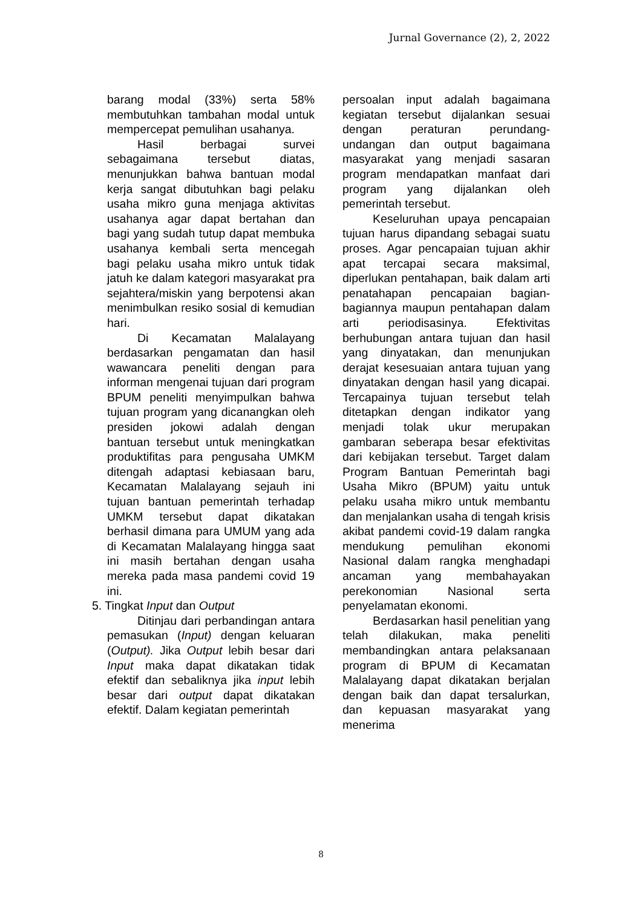Jurnal Governance (2), 2, 2022
barang modal (33%) serta 58% membutuhkan tambahan modal untuk mempercepat pemulihan usahanya.
Hasil berbagai survei sebagaimana tersebut diatas, menunjukkan bahwa bantuan modal kerja sangat dibutuhkan bagi pelaku usaha mikro guna menjaga aktivitas usahanya agar dapat bertahan dan bagi yang sudah tutup dapat membuka usahanya kembali serta mencegah bagi pelaku usaha mikro untuk tidak jatuh ke dalam kategori masyarakat pra sejahtera/miskin yang berpotensi akan menimbulkan resiko sosial di kemudian hari.
Di Kecamatan Malalayang berdasarkan pengamatan dan hasil wawancara peneliti dengan para informan mengenai tujuan dari program BPUM peneliti menyimpulkan bahwa tujuan program yang dicanangkan oleh presiden jokowi adalah dengan bantuan tersebut untuk meningkatkan produktifitas para pengusaha UMKM ditengah adaptasi kebiasaan baru, Kecamatan Malalayang sejauh ini tujuan bantuan pemerintah terhadap UMKM tersebut dapat dikatakan berhasil dimana para UMUM yang ada di Kecamatan Malalayang hingga saat ini masih bertahan dengan usaha mereka pada masa pandemi covid 19 ini.
5. Tingkat Input dan Output
Ditinjau dari perbandingan antara pemasukan (Input) dengan keluaran (Output). Jika Output lebih besar dari Input maka dapat dikatakan tidak efektif dan sebaliknya jika input lebih besar dari output dapat dikatakan efektif. Dalam kegiatan pemerintah
persoalan input adalah bagaimana kegiatan tersebut dijalankan sesuai dengan peraturan perundang-undangan dan output bagaimana masyarakat yang menjadi sasaran program mendapatkan manfaat dari program yang dijalankan oleh pemerintah tersebut.
Keseluruhan upaya pencapaian tujuan harus dipandang sebagai suatu proses. Agar pencapaian tujuan akhir apat tercapai secara maksimal, diperlukan pentahapan, baik dalam arti penatahapan pencapaian bagian-bagiannya maupun pentahapan dalam arti periodisasinya. Efektivitas berhubungan antara tujuan dan hasil yang dinyatakan, dan menunjukan derajat kesesuaian antara tujuan yang dinyatakan dengan hasil yang dicapai. Tercapainya tujuan tersebut telah ditetapkan dengan indikator yang menjadi tolak ukur merupakan gambaran seberapa besar efektivitas dari kebijakan tersebut. Target dalam Program Bantuan Pemerintah bagi Usaha Mikro (BPUM) yaitu untuk pelaku usaha mikro untuk membantu dan menjalankan usaha di tengah krisis akibat pandemi covid-19 dalam rangka mendukung pemulihan ekonomi Nasional dalam rangka menghadapi ancaman yang membahayakan perekonomian Nasional serta penyelamatan ekonomi.
Berdasarkan hasil penelitian yang telah dilakukan, maka peneliti membandingkan antara pelaksanaan program di BPUM di Kecamatan Malalayang dapat dikatakan berjalan dengan baik dan dapat tersalurkan, dan kepuasan masyarakat yang menerima
8